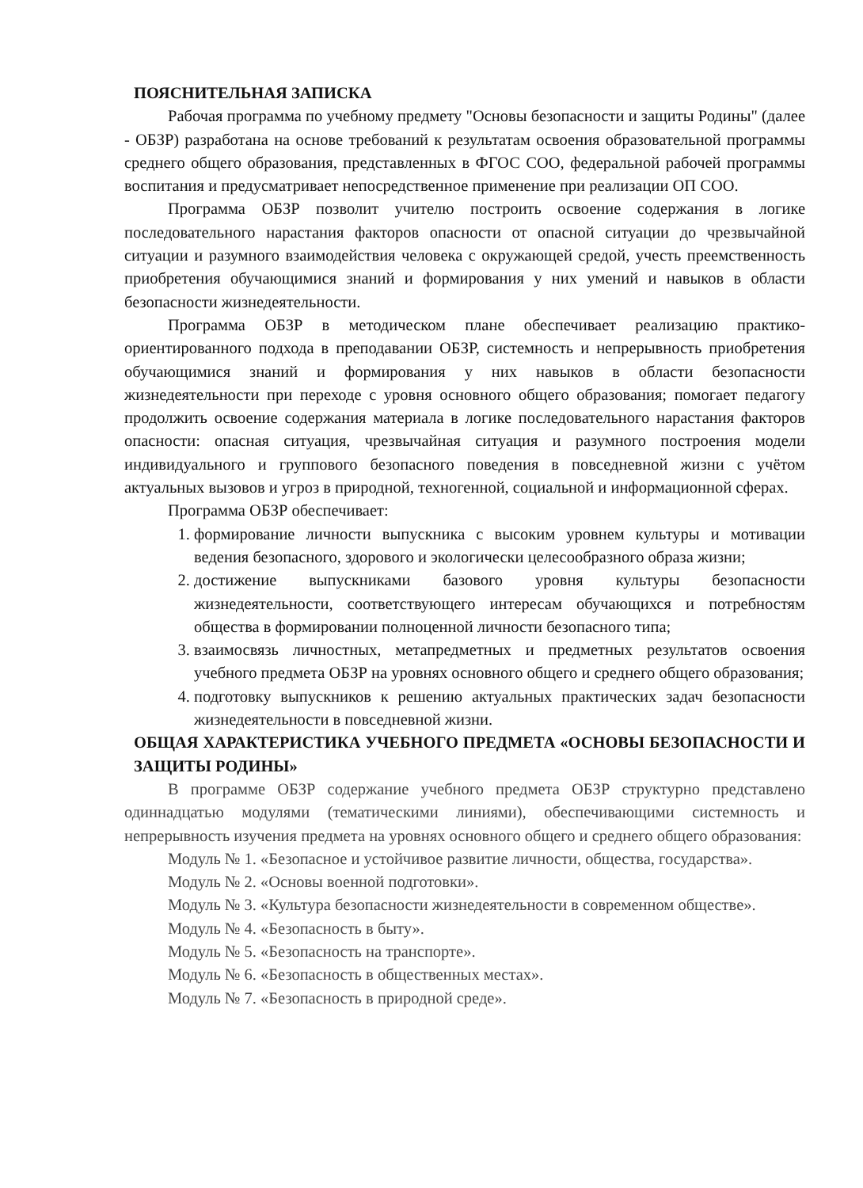ПОЯСНИТЕЛЬНАЯ ЗАПИСКА
Рабочая программа по учебному предмету "Основы безопасности и защиты Родины" (далее - ОБЗР) разработана на основе требований к результатам освоения образовательной программы среднего общего образования, представленных в ФГОС СОО, федеральной рабочей программы воспитания и предусматривает непосредственное применение при реализации ОП СОО.
Программа ОБЗР позволит учителю построить освоение содержания в логике последовательного нарастания факторов опасности от опасной ситуации до чрезвычайной ситуации и разумного взаимодействия человека с окружающей средой, учесть преемственность приобретения обучающимися знаний и формирования у них умений и навыков в области безопасности жизнедеятельности.
Программа ОБЗР в методическом плане обеспечивает реализацию практико-ориентированного подхода в преподавании ОБЗР, системность и непрерывность приобретения обучающимися знаний и формирования у них навыков в области безопасности жизнедеятельности при переходе с уровня основного общего образования; помогает педагогу продолжить освоение содержания материала в логике последовательного нарастания факторов опасности: опасная ситуация, чрезвычайная ситуация и разумного построения модели индивидуального и группового безопасного поведения в повседневной жизни с учётом актуальных вызовов и угроз в природной, техногенной, социальной и информационной сферах.
Программа ОБЗР обеспечивает:
1. формирование личности выпускника с высоким уровнем культуры и мотивации ведения безопасного, здорового и экологически целесообразного образа жизни;
2. достижение выпускниками базового уровня культуры безопасности жизнедеятельности, соответствующего интересам обучающихся и потребностям общества в формировании полноценной личности безопасного типа;
3. взаимосвязь личностных, метапредметных и предметных результатов освоения учебного предмета ОБЗР на уровнях основного общего и среднего общего образования;
4. подготовку выпускников к решению актуальных практических задач безопасности жизнедеятельности в повседневной жизни.
ОБЩАЯ ХАРАКТЕРИСТИКА УЧЕБНОГО ПРЕДМЕТА «ОСНОВЫ БЕЗОПАСНОСТИ И ЗАЩИТЫ РОДИНЫ»
В программе ОБЗР содержание учебного предмета ОБЗР структурно представлено одиннадцатью модулями (тематическими линиями), обеспечивающими системность и непрерывность изучения предмета на уровнях основного общего и среднего общего образования:
Модуль № 1. «Безопасное и устойчивое развитие личности, общества, государства».
Модуль № 2. «Основы военной подготовки».
Модуль № 3. «Культура безопасности жизнедеятельности в современном обществе».
Модуль № 4. «Безопасность в быту».
Модуль № 5. «Безопасность на транспорте».
Модуль № 6. «Безопасность в общественных местах».
Модуль № 7. «Безопасность в природной среде».